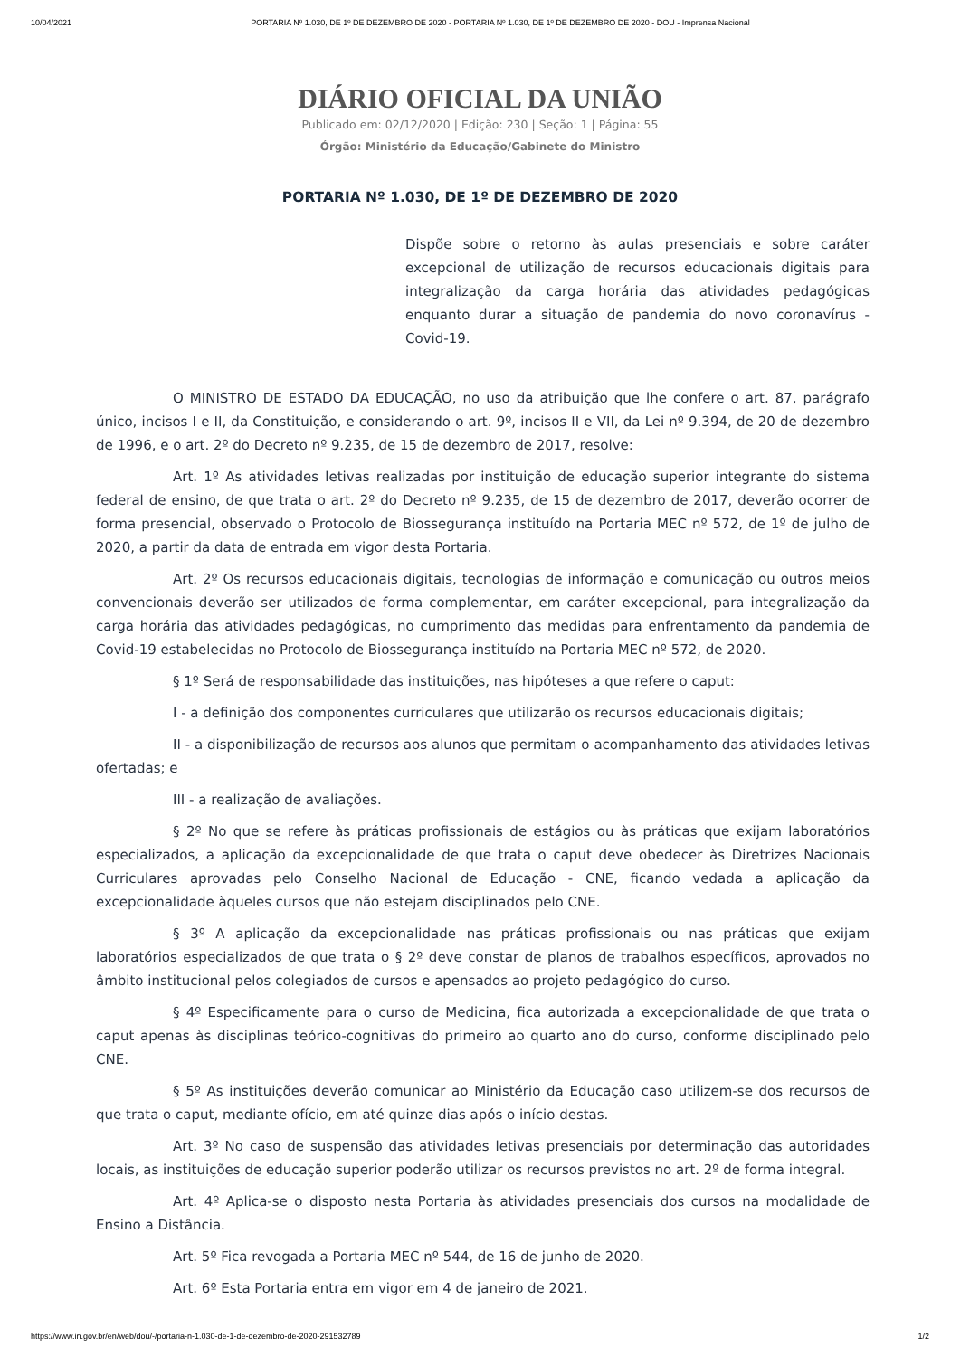10/04/2021 PORTARIA Nº 1.030, DE 1º DE DEZEMBRO DE 2020 - PORTARIA Nº 1.030, DE 1º DE DEZEMBRO DE 2020 - DOU - Imprensa Nacional
DIÁRIO OFICIAL DA UNIÃO
Publicado em: 02/12/2020 | Edição: 230 | Seção: 1 | Página: 55
Órgão: Ministério da Educação/Gabinete do Ministro
PORTARIA Nº 1.030, DE 1º DE DEZEMBRO DE 2020
Dispõe sobre o retorno às aulas presenciais e sobre caráter excepcional de utilização de recursos educacionais digitais para integralização da carga horária das atividades pedagógicas enquanto durar a situação de pandemia do novo coronavírus - Covid-19.
O MINISTRO DE ESTADO DA EDUCAÇÃO, no uso da atribuição que lhe confere o art. 87, parágrafo único, incisos I e II, da Constituição, e considerando o art. 9º, incisos II e VII, da Lei nº 9.394, de 20 de dezembro de 1996, e o art. 2º do Decreto nº 9.235, de 15 de dezembro de 2017, resolve:
Art. 1º As atividades letivas realizadas por instituição de educação superior integrante do sistema federal de ensino, de que trata o art. 2º do Decreto nº 9.235, de 15 de dezembro de 2017, deverão ocorrer de forma presencial, observado o Protocolo de Biossegurança instituído na Portaria MEC nº 572, de 1º de julho de 2020, a partir da data de entrada em vigor desta Portaria.
Art. 2º Os recursos educacionais digitais, tecnologias de informação e comunicação ou outros meios convencionais deverão ser utilizados de forma complementar, em caráter excepcional, para integralização da carga horária das atividades pedagógicas, no cumprimento das medidas para enfrentamento da pandemia de Covid-19 estabelecidas no Protocolo de Biossegurança instituído na Portaria MEC nº 572, de 2020.
§ 1º Será de responsabilidade das instituições, nas hipóteses a que refere o caput:
I - a definição dos componentes curriculares que utilizarão os recursos educacionais digitais;
II - a disponibilização de recursos aos alunos que permitam o acompanhamento das atividades letivas ofertadas; e
III - a realização de avaliações.
§ 2º No que se refere às práticas profissionais de estágios ou às práticas que exijam laboratórios especializados, a aplicação da excepcionalidade de que trata o caput deve obedecer às Diretrizes Nacionais Curriculares aprovadas pelo Conselho Nacional de Educação - CNE, ficando vedada a aplicação da excepcionalidade àqueles cursos que não estejam disciplinados pelo CNE.
§ 3º A aplicação da excepcionalidade nas práticas profissionais ou nas práticas que exijam laboratórios especializados de que trata o § 2º deve constar de planos de trabalhos específicos, aprovados no âmbito institucional pelos colegiados de cursos e apensados ao projeto pedagógico do curso.
§ 4º Especificamente para o curso de Medicina, fica autorizada a excepcionalidade de que trata o caput apenas às disciplinas teórico-cognitivas do primeiro ao quarto ano do curso, conforme disciplinado pelo CNE.
§ 5º As instituições deverão comunicar ao Ministério da Educação caso utilizem-se dos recursos de que trata o caput, mediante ofício, em até quinze dias após o início destas.
Art. 3º No caso de suspensão das atividades letivas presenciais por determinação das autoridades locais, as instituições de educação superior poderão utilizar os recursos previstos no art. 2º de forma integral.
Art. 4º Aplica-se o disposto nesta Portaria às atividades presenciais dos cursos na modalidade de Ensino a Distância.
Art. 5º Fica revogada a Portaria MEC nº 544, de 16 de junho de 2020.
Art. 6º Esta Portaria entra em vigor em 4 de janeiro de 2021.
https://www.in.gov.br/en/web/dou/-/portaria-n-1.030-de-1-de-dezembro-de-2020-291532789 1/2